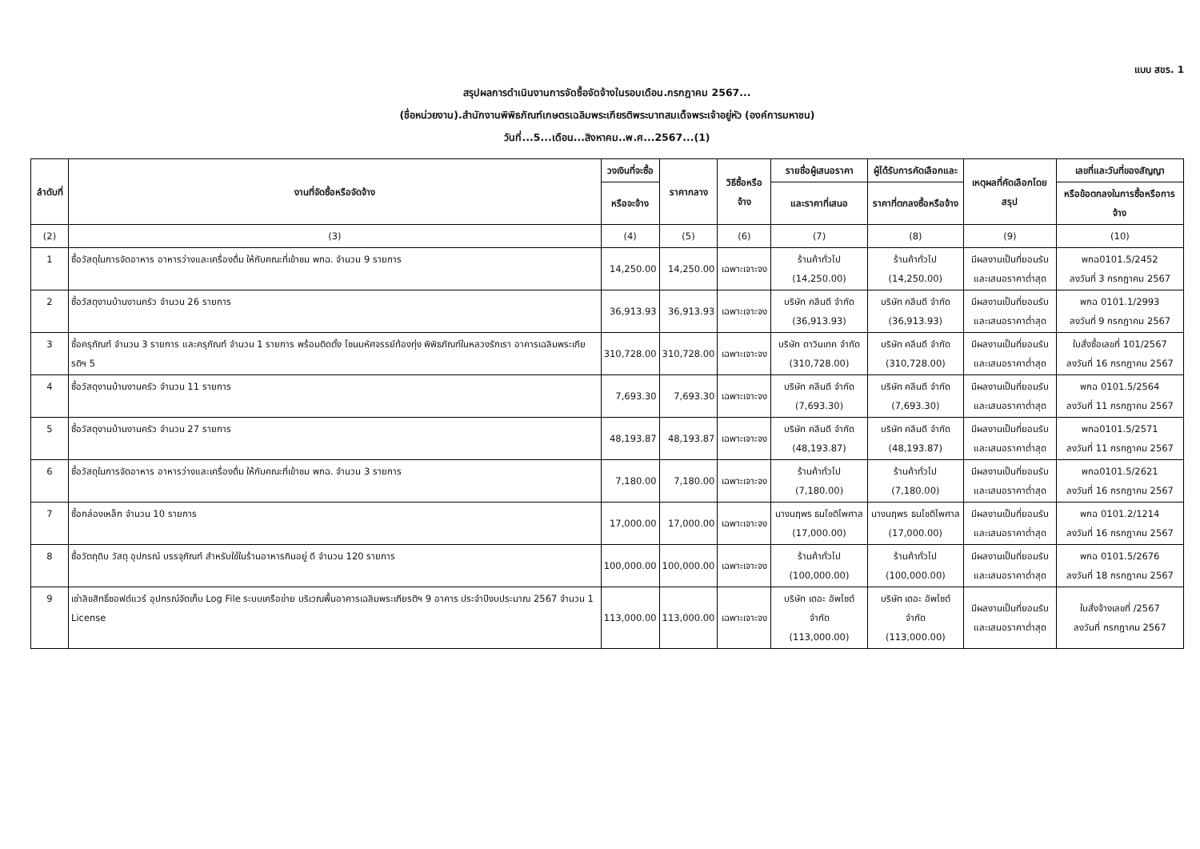แบบ สขร. 1
สรุปผลการดำเนินงานการจัดซื้อจัดจ้างในรอบเดือน.กรกฎาคม 2567...
(ชื่อหน่วยงาน).สำนักงานพิพิธภัณฑ์เกษตรเฉลิมพระเกียรติพระบาทสมเด็จพระเจ้าอยู่หัว (องค์การมหาชน)
วันที่...5...เดือน...สิงหาคม..พ.ศ...2567...(1)
| ลำดับที่ | งานที่จัดซื้อหรือจัดจ้าง | วงเงินที่จะซื้อ | ราคากลาง | วิธีซื้อหรือจ้าง | รายชื่อผู้เสนอราคา | ผู้ได้รับการคัดเลือกและ | เหตุผลที่คัดเลือกโดยสรุป | เลขที่และวันที่ของสัญญา |
| --- | --- | --- | --- | --- | --- | --- | --- | --- |
| | | หรือจะจ้าง | | | และราคาที่เสนอ | ราคาที่ตกลงซื้อหรือจ้าง | | หรือข้อตกลงในการซื้อหรือการจ้าง |
| (2) | (3) | (4) | (5) | (6) | (7) | (8) | (9) | (10) |
| 1 | ซื้อวัสดุในการจัดอาหาร อาหารว่างและเครื่องดื่ม ให้กับคณะที่เข้าชม พกฉ. จำนวน 9 รายการ | 14,250.00 | 14,250.00 | เฉพาะเจาะจง | ร้านค้าทั่วไป (14,250.00) | ร้านค้าทั่วไป (14,250.00) | มีผลงานเป็นที่ยอมรับ และเสนอราคาต่ำสุด | พกฉ0101.5/2452 ลงวันที่ 3 กรกฎาคม 2567 |
| 2 | ซื้อวัสดุงานบ้านงานครัว จำนวน 26 รายการ | 36,913.93 | 36,913.93 | เฉพาะเจาะจง | บริษัท คลีนดี จำกัด (36,913.93) | บริษัท คลีนดี จำกัด (36,913.93) | มีผลงานเป็นที่ยอมรับ และเสนอราคาต่ำสุด | พกฉ 0101.1/2993 ลงวันที่ 9 กรกฎาคม 2567 |
| 3 | ซื้อครุภัณฑ์ จำนวน 3 รายการ และครุภัณฑ์ จำนวน 1 รายการ พร้อมติดตั้ง โซนมหัศจรรย์ท้องทุ่ง พิพิธภัณฑ์ในหลวงรักเรา อาคารเฉลิมพระเกียรติฯ 5 | 310,728.00 | 310,728.00 | เฉพาะเจาะจง | บริษัท ดาวินเทค จำกัด (310,728.00) | บริษัท คลีนดี จำกัด (310,728.00) | มีผลงานเป็นที่ยอมรับ และเสนอราคาต่ำสุด | ใบสั่งซื้อเลขที่ 101/2567 ลงวันที่ 16 กรกฎาคม 2567 |
| 4 | ซื้อวัสดุงานบ้านงานครัว จำนวน 11 รายการ | 7,693.30 | 7,693.30 | เฉพาะเจาะจง | บริษัท คลีนดี จำกัด (7,693.30) | บริษัท คลีนดี จำกัด (7,693.30) | มีผลงานเป็นที่ยอมรับ และเสนอราคาต่ำสุด | พกฉ 0101.5/2564 ลงวันที่ 11 กรกฎาคม 2567 |
| 5 | ซื้อวัสดุงานบ้านงานครัว จำนวน 27 รายการ | 48,193.87 | 48,193.87 | เฉพาะเจาะจง | บริษัท คลีนดี จำกัด (48,193.87) | บริษัท คลีนดี จำกัด (48,193.87) | มีผลงานเป็นที่ยอมรับ และเสนอราคาต่ำสุด | พกฉ0101.5/2571 ลงวันที่ 11 กรกฎาคม 2567 |
| 6 | ซื้อวัสดุในการจัดอาหาร อาหารว่างและเครื่องดื่ม ให้กับคณะที่เข้าชม พกฉ. จำนวน 3 รายการ | 7,180.00 | 7,180.00 | เฉพาะเจาะจง | ร้านค้าทั่วไป (7,180.00) | ร้านค้าทั่วไป (7,180.00) | มีผลงานเป็นที่ยอมรับ และเสนอราคาต่ำสุด | พกฉ0101.5/2621 ลงวันที่ 16 กรกฎาคม 2567 |
| 7 | ซื้อกล่องเหล็ก จำนวน 10 รายการ | 17,000.00 | 17,000.00 | เฉพาะเจาะจง | นางนฤพร ธนโชติไพศาล (17,000.00) | นางนฤพร ธนโชติไพศาล (17,000.00) | มีผลงานเป็นที่ยอมรับ และเสนอราคาต่ำสุด | พกฉ 0101.2/1214 ลงวันที่ 16 กรกฎาคม 2567 |
| 8 | ซื้อวัตถุดิบ วัสดุ อุปกรณ์ บรรจุภัณฑ์ สำหรับใช้ในร้านอาหารกินอยู่ ดี จำนวน 120 รายการ | 100,000.00 | 100,000.00 | เฉพาะเจาะจง | ร้านค้าทั่วไป (100,000.00) | ร้านค้าทั่วไป (100,000.00) | มีผลงานเป็นที่ยอมรับ และเสนอราคาต่ำสุด | พกฉ 0101.5/2676 ลงวันที่ 18 กรกฎาคม 2567 |
| 9 | เช่าลิขสิทธิ์ซอฟต์แวร์ อุปกรณ์จัดเก็บ Log File ระบบเครือข่าย บริเวณพื้นอาคารเฉลิมพระเกียรติฯ 9 อาคาร ประจำปีงบประมาณ 2567 จำนวน 1 License | 113,000.00 | 113,000.00 | เฉพาะเจาะจง | บริษัท เดอะ อัพไซต์ จำกัด (113,000.00) | บริษัท เดอะ อัพไซต์ จำกัด (113,000.00) | มีผลงานเป็นที่ยอมรับ และเสนอราคาต่ำสุด | ใบสั่งจ้างเลขที่ /2567 ลงวันที่ กรกฎาคม 2567 |